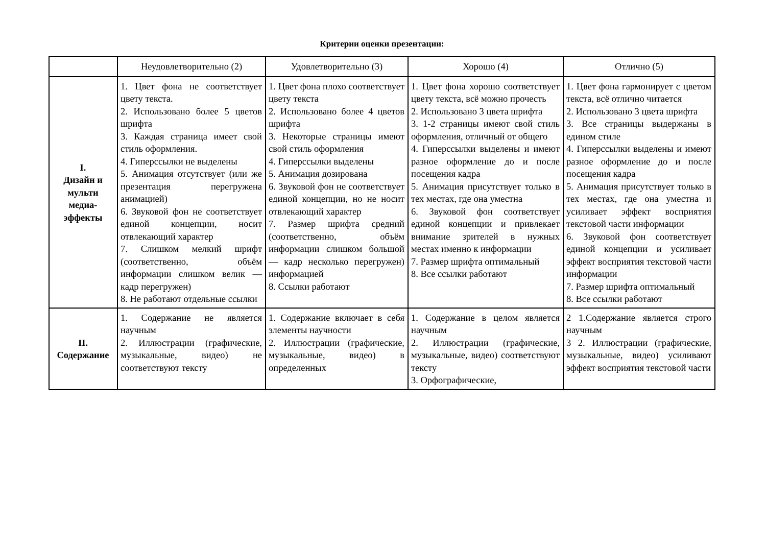Критерии оценки презентации:
| | Неудовлетворительно (2) | Удовлетворительно (3) | Хорошо (4) | Отлично (5) |
| --- | --- | --- | --- | --- |
| I. Дизайн и мульти медиа-эффекты | 1. Цвет фона не соответствует цвету текста. 2. Использовано более 5 цветов шрифта 3. Каждая страница имеет свой стиль оформления. 4. Гиперссылки не выделены 5. Анимация отсутствует (или же презентация перегружена анимацией) 6. Звуковой фон не соответствует единой концепции, носит отвлекающий характер 7. Слишком мелкий шрифт (соответственно, объём информации слишком велик — кадр перегружен) 8. Не работают отдельные ссылки | 1. Цвет фона плохо соответствует цвету текста 2. Использовано более 4 цветов шрифта 3. Некоторые страницы имеют свой стиль оформления 4. Гиперссылки выделены 5. Анимация дозирована 6. Звуковой фон не соответствует единой концепции, но не носит отвлекающий характер 7. Размер шрифта средний (соответственно, объём информации слишком большой — кадр несколько перегружен) информацией 8. Ссылки работают | 1. Цвет фона хорошо соответствует цвету текста, всё можно прочесть 2. Использовано 3 цвета шрифта 3. 1-2 страницы имеют свой стиль оформления, отличный от общего 4. Гиперссылки выделены и имеют разное оформление до и после посещения кадра 5. Анимация присутствует только в тех местах, где она уместна 6. Звуковой фон соответствует единой концепции и привлекает внимание зрителей в нужных местах именно к информации 7. Размер шрифта оптимальный 8. Все ссылки работают | 1. Цвет фона гармонирует с цветом текста, всё отлично читается 2. Использовано 3 цвета шрифта 3. Все страницы выдержаны в едином стиле 4. Гиперссылки выделены и имеют разное оформление до и после посещения кадра 5. Анимация присутствует только в тех местах, где она уместна и усиливает эффект восприятия текстовой части информации 6. Звуковой фон соответствует единой концепции и усиливает эффект восприятия текстовой части информации 7. Размер шрифта оптимальный 8. Все ссылки работают |
| II. Содержание | 1. Содержание не является научным 2. Иллюстрации (графические, музыкальные, видео) не соответствуют тексту | 1. Содержание включает в себя элементы научности 2. Иллюстрации (графические, музыкальные, видео) в определенных | 1. Содержание в целом является научным 2. Иллюстрации (графические, музыкальные, видео) соответствуют тексту 3. Орфографические, | 2 1.Содержание является строго научным 3 2. Иллюстрации (графические, музыкальные, видео) усиливают эффект восприятия текстовой части |